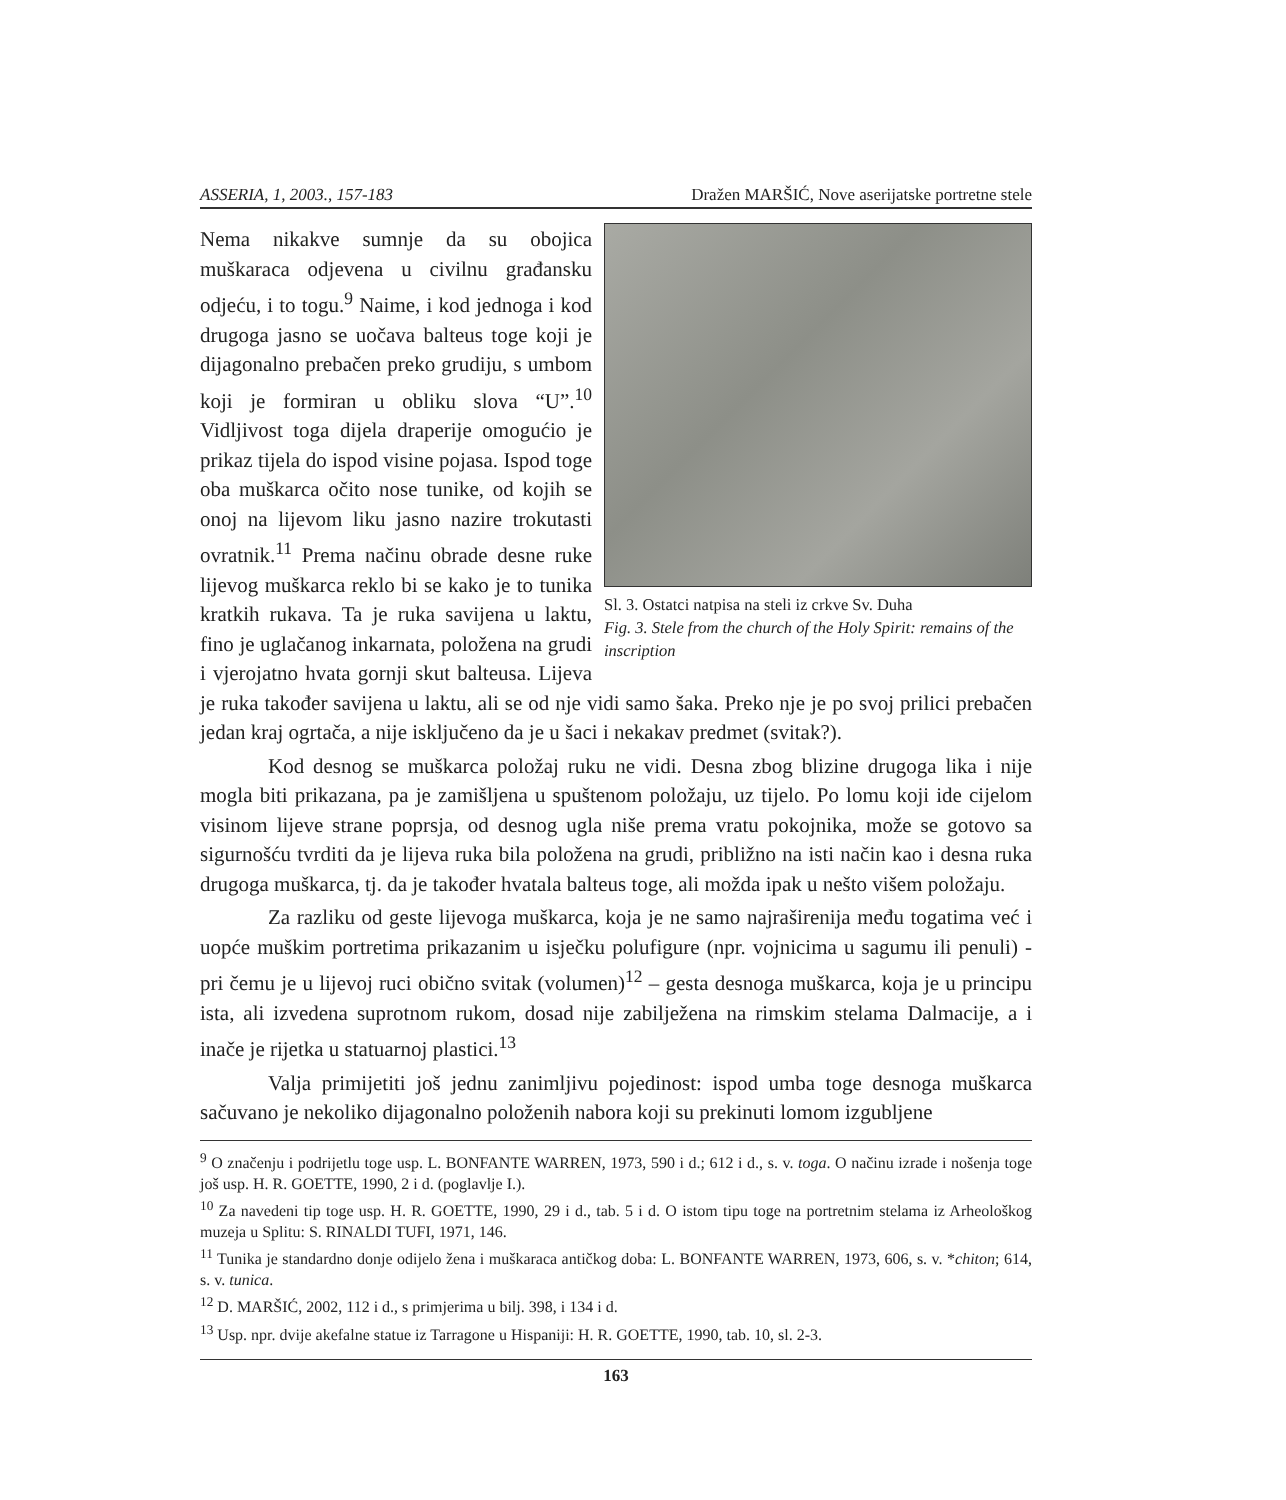ASSERIA, 1, 2003., 157-183 Dražen MARŠIĆ, Nove aserijatske portretne stele
Sl. 3. Ostatci natpisa na steli iz crkve Sv. Duha
Fig. 3. Stele from the church of the Holy Spirit: remains of the inscription
Nema nikakve sumnje da su obojica muškaraca odjevena u civilnu građansku odjeću, i to togu.<sup>9</sup> Naime, i kod jednoga i kod drugoga jasno se uočava balteus toge koji je dijagonalno prebačen preko grudiju, s umbom koji je formiran u obliku slova “U”.<sup>10</sup> Vidljivost toga dijela draperije omogućio je prikaz tijela do ispod visine pojasa. Ispod toge oba muškarca očito nose tunike, od kojih se onoj na lijevom liku jasno nazire trokutasti ovratnik.<sup>11</sup> Prema načinu obrade desne ruke lijevog muškarca reklo bi se kako je to tunika kratkih rukava. Ta je ruka savijena u laktu, fino je uglačanog inkarnata, položena na grudi i vjerojatno hvata gornji skut balteusa. Lijeva je ruka također savijena u laktu, ali se od nje vidi samo šaka. Preko nje je po svoj prilici prebačen jedan kraj ogrtača, a nije isključeno da je u šaci i nekakav predmet (svitak?).
Kod desnog se muškarca položaj ruku ne vidi. Desna zbog blizine drugoga lika i nije mogla biti prikazana, pa je zamišljena u spuštenom položaju, uz tijelo. Po lomu koji ide cijelom visinom lijeve strane poprsja, od desnog ugla niše prema vratu pokojnika, može se gotovo sa sigurnošću tvrditi da je lijeva ruka bila položena na grudi, približno na isti način kao i desna ruka drugoga muškarca, tj. da je također hvatala balteus toge, ali možda ipak u nešto višem položaju.
Za razliku od geste lijevoga muškarca, koja je ne samo najraširenija među togatima već i uopće muškim portretima prikazanim u isječku polufigure (npr. vojnicima u sagumu ili penuli) - pri čemu je u lijevoj ruci obično svitak (volumen)<sup>12</sup> – gesta desnoga muškarca, koja je u principu ista, ali izvedena suprotnom rukom, dosad nije zabilježena na rimskim stelama Dalmacije, a i inače je rijetka u statuarnoj plastici.<sup>13</sup>
Valja primijetiti još jednu zanimljivu pojedinost: ispod umba toge desnoga muškarca sačuvano je nekoliko dijagonalno položenih nabora koji su prekinuti lomom izgubljene
<sup>9</sup> O značenju i podrijetlu toge usp. L. BONFANTE WARREN, 1973, 590 i d.; 612 i d., s. v. toga. O načinu izrade i nošenja toge još usp. H. R. GOETTE, 1990, 2 i d. (poglavlje I.).
<sup>10</sup> Za navedeni tip toge usp. H. R. GOETTE, 1990, 29 i d., tab. 5 i d. O istom tipu toge na portretnim stelama iz Arheološkog muzeja u Splitu: S. RINALDI TUFI, 1971, 146.
<sup>11</sup> Tunika je standardno donje odijelo žena i muškaraca antičkog doba: L. BONFANTE WARREN, 1973, 606, s. v. *chiton; 614, s. v. tunica.
<sup>12</sup> D. MARŠIĆ, 2002, 112 i d., s primjerima u bilj. 398, i 134 i d.
<sup>13</sup> Usp. npr. dvije akefalne statue iz Tarragone u Hispaniji: H. R. GOETTE, 1990, tab. 10, sl. 2-3.
163